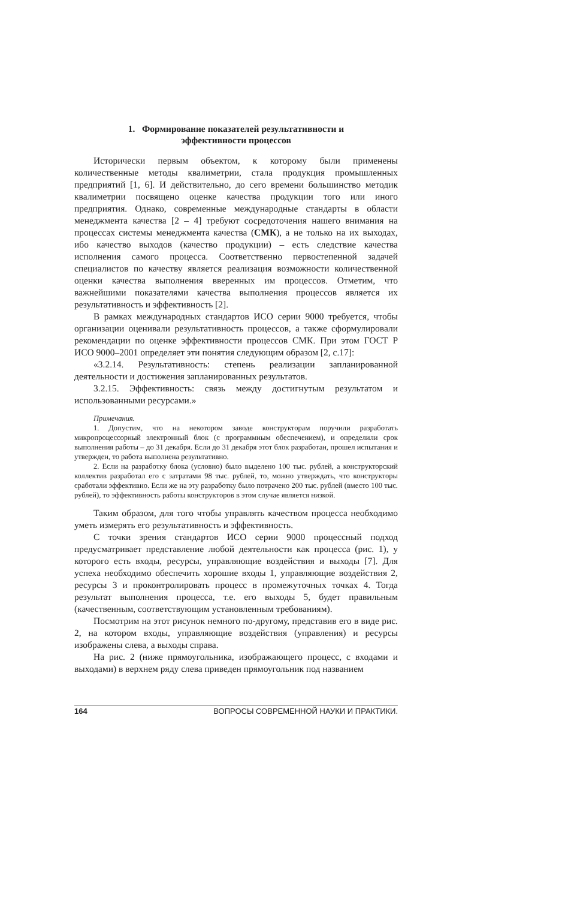1. Формирование показателей результативности и
эффективности процессов
Исторически первым объектом, к которому были применены количественные методы квалиметрии, стала продукция промышленных предприятий [1, 6]. И действительно, до сего времени большинство методик квалиметрии посвящено оценке качества продукции того или иного предприятия. Однако, современные международные стандарты в области менеджмента качества [2 – 4] требуют сосредоточения нашего внимания на процессах системы менеджмента качества (СМК), а не только на их выходах, ибо качество выходов (качество продукции) – есть следствие качества исполнения самого процесса. Соответственно первостепенной задачей специалистов по качеству является реализация возможности количественной оценки качества выполнения вверенных им процессов. Отметим, что важнейшими показателями качества выполнения процессов является их результативность и эффективность [2].
В рамках международных стандартов ИСО серии 9000 требуется, чтобы организации оценивали результативность процессов, а также сформулировали рекомендации по оценке эффективности процессов СМК. При этом ГОСТ Р ИСО 9000–2001 определяет эти понятия следующим образом [2, с.17]:
«3.2.14. Результативность: степень реализации запланированной деятельности и достижения запланированных результатов.
3.2.15. Эффективность: связь между достигнутым результатом и использованными ресурсами.»
Примечания.
1. Допустим, что на некотором заводе конструкторам поручили разработать микропроцессорный электронный блок (с программным обеспечением), и определили срок выполнения работы – до 31 декабря. Если до 31 декабря этот блок разработан, прошел испытания и утвержден, то работа выполнена результативно.
2. Если на разработку блока (условно) было выделено 100 тыс. рублей, а конструкторский коллектив разработал его с затратами 98 тыс. рублей, то, можно утверждать, что конструкторы сработали эффективно. Если же на эту разработку было потрачено 200 тыс. рублей (вместо 100 тыс. рублей), то эффективность работы конструкторов в этом случае является низкой.
Таким образом, для того чтобы управлять качеством процесса необходимо уметь измерять его результативность и эффективность.
С точки зрения стандартов ИСО серии 9000 процессный подход предусматривает представление любой деятельности как процесса (рис. 1), у которого есть входы, ресурсы, управляющие воздействия и выходы [7]. Для успеха необходимо обеспечить хорошие входы 1, управляющие воздействия 2, ресурсы 3 и проконтролировать процесс в промежуточных точках 4. Тогда результат выполнения процесса, т.е. его выходы 5, будет правильным (качественным, соответствующим установленным требованиям).
Посмотрим на этот рисунок немного по-другому, представив его в виде рис. 2, на котором входы, управляющие воздействия (управления) и ресурсы изображены слева, а выходы справа.
На рис. 2 (ниже прямоугольника, изображающего процесс, с входами и выходами) в верхнем ряду слева приведен прямоугольник под названием
164 ВОПРОСЫ СОВРЕМЕННОЙ НАУКИ И ПРАКТИКИ.